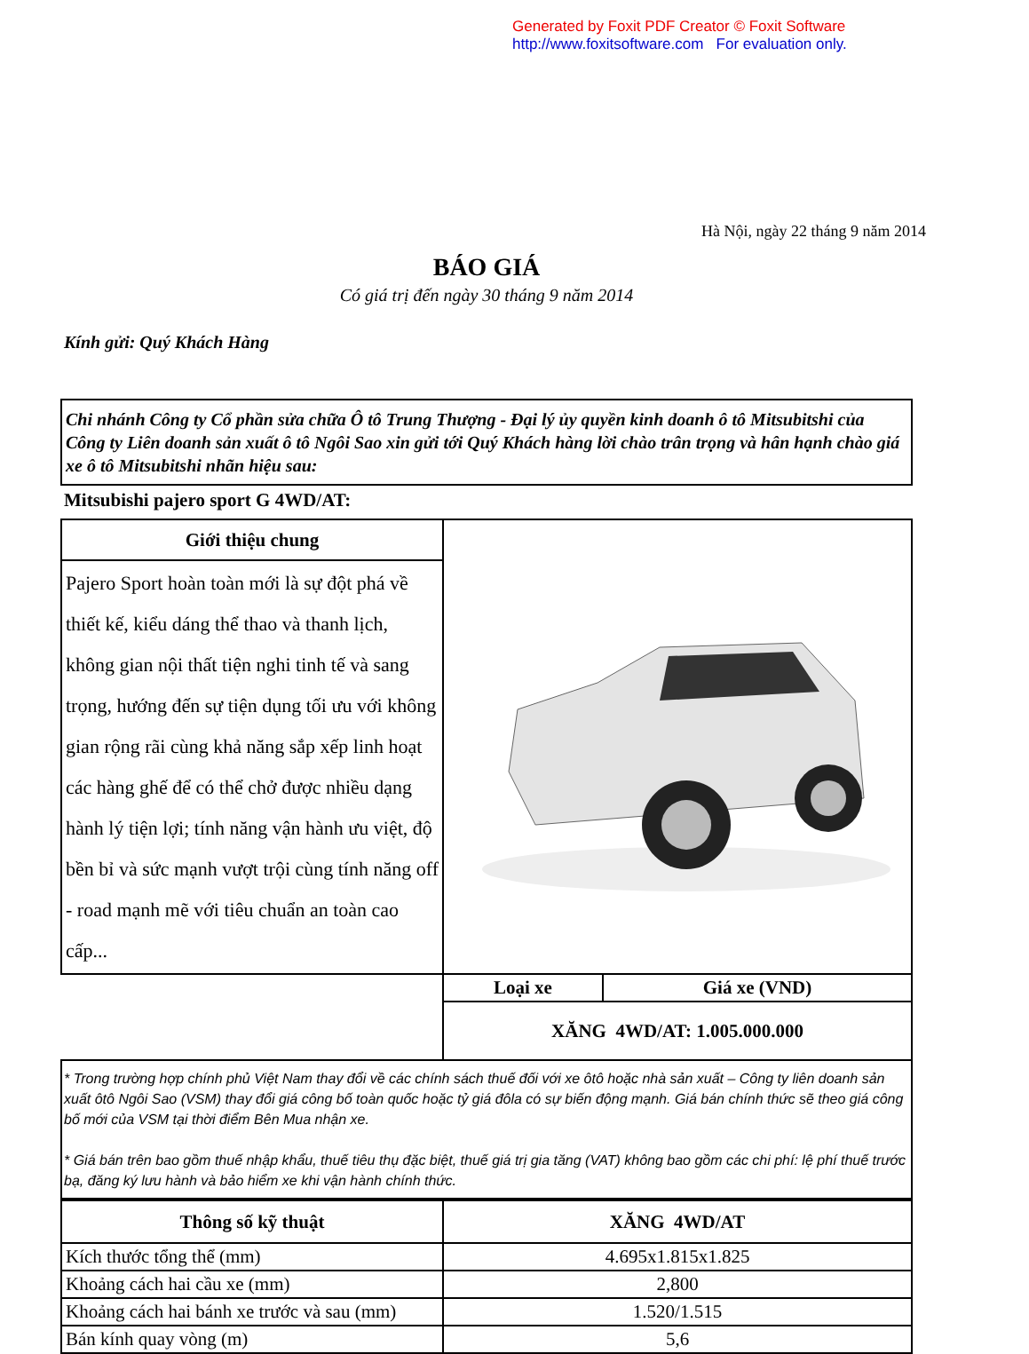Generated by Foxit PDF Creator © Foxit Software
http://www.foxitsoftware.com For evaluation only.
Hà Nội, ngày 22 tháng 9 năm 2014
BÁO GIÁ
Có giá trị đến ngày 30 tháng 9 năm 2014
Kính gửi: Quý Khách Hàng
Chi nhánh Công ty Cổ phần sửa chữa Ô tô Trung Thượng - Đại lý ủy quyền kinh doanh ô tô Mitsubitshi của Công ty Liên doanh sản xuất ô tô Ngôi Sao xin gửi tới Quý Khách hàng lời chào trân trọng và hân hạnh chào giá xe ô tô Mitsubitshi nhãn hiệu sau:
Mitsubishi pajero sport G 4WD/AT:
| Giới thiệu chung | | |
| Pajero Sport hoàn toàn mới là sự đột phá về thiết kế, kiểu dáng thể thao và thanh lịch, không gian nội thất tiện nghi tinh tế và sang trọng, hướng đến sự tiện dụng tối ưu với không gian rộng rãi cùng khả năng sắp xếp linh hoạt các hàng ghế để có thể chở được nhiều dạng hành lý tiện lợi; tính năng vận hành ưu việt, độ bền bỉ và sức mạnh vượt trội cùng tính năng off - road mạnh mẽ với tiêu chuẩn an toàn cao cấp... | | |
| | Loại xe | Giá xe (VND) |
| | XĂNG 4WD/AT: 1.005.000.000 | |
| * Trong trường hợp chính phủ Việt Nam thay đổi về các chính sách thuế đối với xe ôtô hoặc nhà sản xuất – Công ty liên doanh sản xuất ôtô Ngôi Sao (VSM) thay đổi giá công bố toàn quốc hoặc tỷ giá đôla có sự biến động mạnh. Giá bán chính thức sẽ theo giá công bố mới của VSM tại thời điểm Bên Mua nhận xe. * Giá bán trên bao gồm thuế nhập khẩu, thuế tiêu thụ đặc biệt, thuế giá trị gia tăng (VAT) không bao gồm các chi phí: lệ phí thuế trước bạ, đăng ký lưu hành và bảo hiểm xe khi vận hành chính thức. | | |
| Thông số kỹ thuật | XĂNG 4WD/AT |
| --- | --- |
| Kích thước tổng thể (mm) | 4.695x1.815x1.825 |
| Khoảng cách hai cầu xe (mm) | 2,800 |
| Khoảng cách hai bánh xe trước và sau (mm) | 1.520/1.515 |
| Bán kính quay vòng (m) | 5,6 |